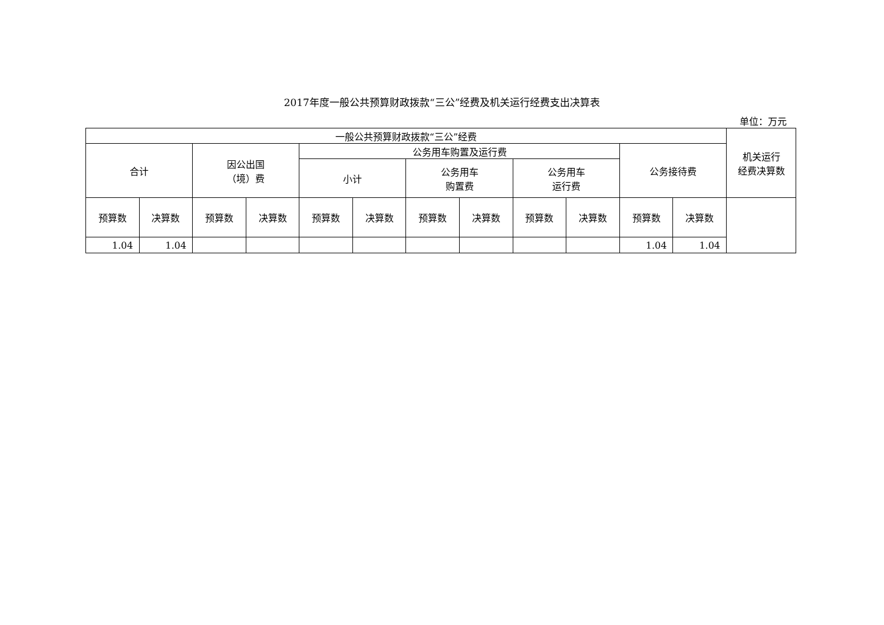2017年度一般公共预算财政拨款“三公”经费及机关运行经费支出决算表
单位：万元
| 一般公共预算财政拨款“三公”经费 | | | | | | | | | | | | 机关运行 经费决算数 |
| --- | --- | --- | --- | --- | --- | --- | --- | --- | --- | --- | --- | --- |
| 合计 | | 因公出国 （境）费 | | 公务用车购置及运行费 | | | | | | 公务接待费 | | |
| | | | | 小计 | | 公务用车 购置费 | | 公务用车 运行费 | | | | |
| 预算数 | 决算数 | 预算数 | 决算数 | 预算数 | 决算数 | 预算数 | 决算数 | 预算数 | 决算数 | 预算数 | 决算数 | |
| 1.04 | 1.04 | | | | | | | | | 1.04 | 1.04 | |